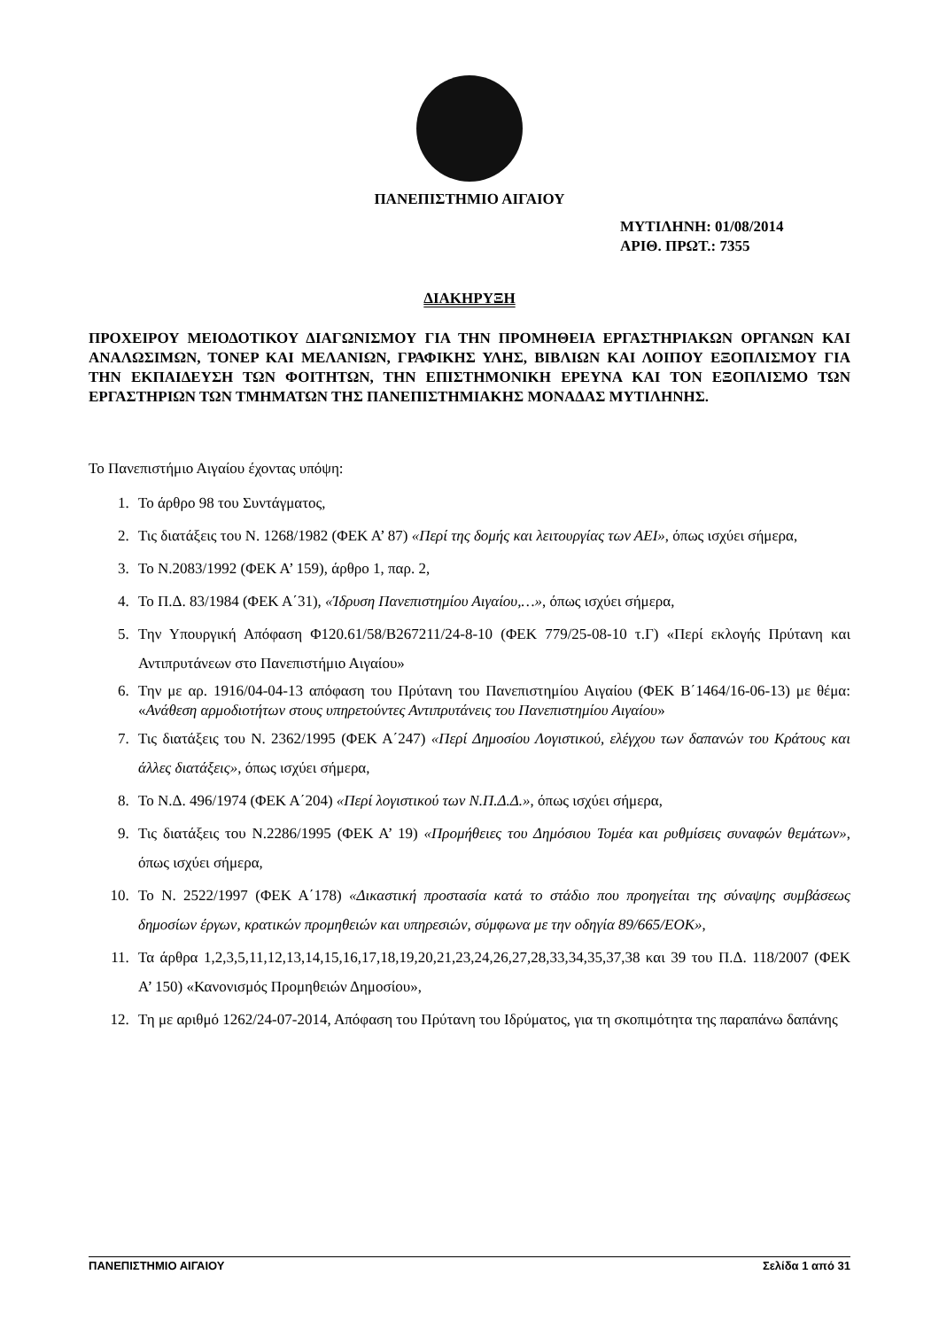ΠΑΝΕΠΙΣΤΗΜΙΟ ΑΙΓΑΙΟΥ
ΜΥΤΙΛΗΝΗ: 01/08/2014
ΑΡΙΘ. ΠΡΩΤ.: 7355
ΔΙΑΚΗΡΥΞΗ
ΠΡΟΧΕΙΡΟΥ ΜΕΙΟΔΟΤΙΚΟΥ ΔΙΑΓΩΝΙΣΜΟΥ ΓΙΑ ΤΗΝ ΠΡΟΜΗΘΕΙΑ ΕΡΓΑΣΤΗΡΙΑΚΩΝ ΟΡΓΑΝΩΝ ΚΑΙ ΑΝΑΛΩΣΙΜΩΝ, ΤΟΝΕΡ ΚΑΙ ΜΕΛΑΝΙΩΝ, ΓΡΑΦΙΚΗΣ ΥΛΗΣ, ΒΙΒΛΙΩΝ ΚΑΙ ΛΟΙΠΟΥ ΕΞΟΠΛΙΣΜΟΥ ΓΙΑ ΤΗΝ ΕΚΠΑΙΔΕΥΣΗ ΤΩΝ ΦΟΙΤΗΤΩΝ, ΤΗΝ ΕΠΙΣΤΗΜΟΝΙΚΗ ΕΡΕΥΝΑ ΚΑΙ ΤΟΝ ΕΞΟΠΛΙΣΜΟ ΤΩΝ ΕΡΓΑΣΤΗΡΙΩΝ ΤΩΝ ΤΜΗΜΑΤΩΝ ΤΗΣ ΠΑΝΕΠΙΣΤΗΜΙΑΚΗΣ ΜΟΝΑΔΑΣ ΜΥΤΙΛΗΝΗΣ.
Το Πανεπιστήμιο Αιγαίου έχοντας υπόψη:
1. Το άρθρο 98 του Συντάγματος,
2. Τις διατάξεις του Ν. 1268/1982 (ΦΕΚ Α’ 87) «Περί της δομής και λειτουργίας των ΑΕΙ», όπως ισχύει σήμερα,
3. Το Ν.2083/1992 (ΦΕΚ Α’ 159), άρθρο 1, παρ. 2,
4. Το Π.Δ. 83/1984 (ΦΕΚ Α΄31), «Ίδρυση Πανεπιστημίου Αιγαίου,…», όπως ισχύει σήμερα,
5. Την Υπουργική Απόφαση Φ120.61/58/Β267211/24-8-10 (ΦΕΚ 779/25-08-10 τ.Γ) «Περί εκλογής Πρύτανη και Αντιπρυτάνεων στο Πανεπιστήμιο Αιγαίου»
6. Την με αρ. 1916/04-04-13 απόφαση του Πρύτανη του Πανεπιστημίου Αιγαίου (ΦΕΚ Β΄1464/16-06-13) με θέμα: «Ανάθεση αρμοδιοτήτων στους υπηρετούντες Αντιπρυτάνεις του Πανεπιστημίου Αιγαίου»
7. Τις διατάξεις του Ν. 2362/1995 (ΦΕΚ Α΄247) «Περί Δημοσίου Λογιστικού, ελέγχου των δαπανών του Κράτους και άλλες διατάξεις», όπως ισχύει σήμερα,
8. Το Ν.Δ. 496/1974 (ΦΕΚ Α΄204) «Περί λογιστικού των Ν.Π.Δ.Δ.», όπως ισχύει σήμερα,
9. Τις διατάξεις του Ν.2286/1995 (ΦΕΚ Α’ 19) «Προμήθειες του Δημόσιου Τομέα και ρυθμίσεις συναφών θεμάτων», όπως ισχύει σήμερα,
10. Το Ν. 2522/1997 (ΦΕΚ Α΄178) «Δικαστική προστασία κατά το στάδιο που προηγείται της σύναψης συμβάσεως δημοσίων έργων, κρατικών προμηθειών και υπηρεσιών, σύμφωνα με την οδηγία 89/665/ΕΟΚ»,
11. Τα άρθρα 1,2,3,5,11,12,13,14,15,16,17,18,19,20,21,23,24,26,27,28,33,34,35,37,38 και 39 του Π.Δ. 118/2007 (ΦΕΚ Α’ 150) «Κανονισμός Προμηθειών Δημοσίου»,
12. Τη με αριθμό 1262/24-07-2014, Απόφαση του Πρύτανη του Ιδρύματος, για τη σκοπιμότητα της παραπάνω δαπάνης
ΠΑΝΕΠΙΣΤΗΜΙΟ ΑΙΓΑΙΟΥ Σελίδα 1 από 31